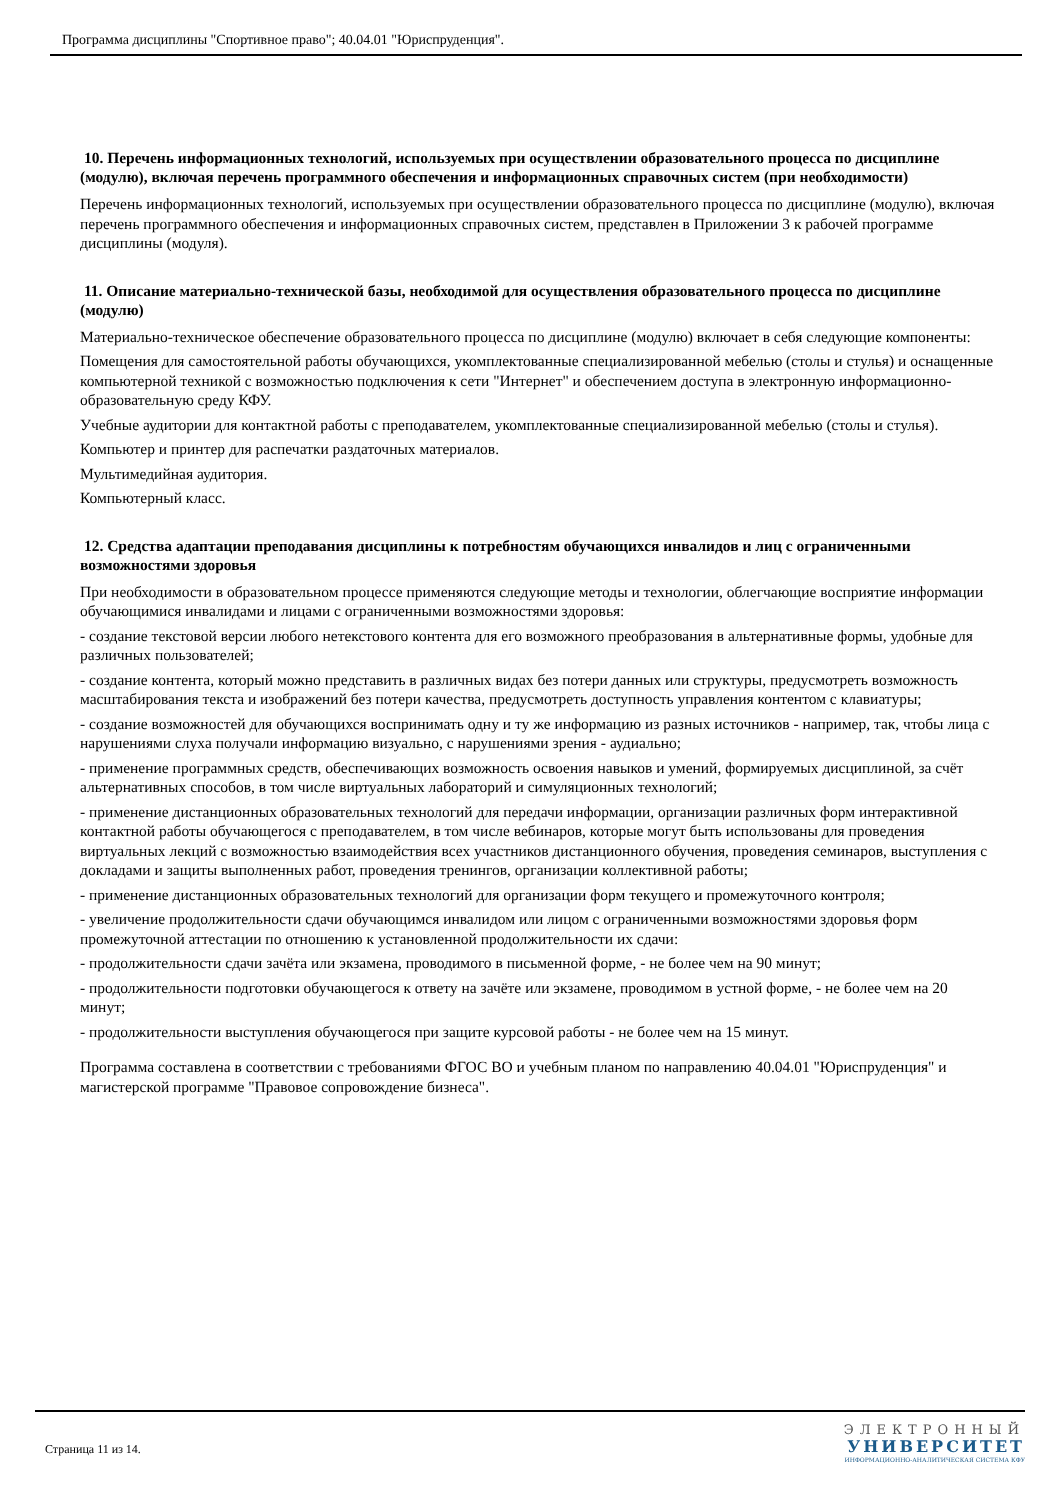Программа дисциплины "Спортивное право"; 40.04.01 "Юриспруденция".
10. Перечень информационных технологий, используемых при осуществлении образовательного процесса по дисциплине (модулю), включая перечень программного обеспечения и информационных справочных систем (при необходимости)
Перечень информационных технологий, используемых при осуществлении образовательного процесса по дисциплине (модулю), включая перечень программного обеспечения и информационных справочных систем, представлен в Приложении 3 к рабочей программе дисциплины (модуля).
11. Описание материально-технической базы, необходимой для осуществления образовательного процесса по дисциплине (модулю)
Материально-техническое обеспечение образовательного процесса по дисциплине (модулю) включает в себя следующие компоненты:
Помещения для самостоятельной работы обучающихся, укомплектованные специализированной мебелью (столы и стулья) и оснащенные компьютерной техникой с возможностью подключения к сети "Интернет" и обеспечением доступа в электронную информационно-образовательную среду КФУ.
Учебные аудитории для контактной работы с преподавателем, укомплектованные специализированной мебелью (столы и стулья).
Компьютер и принтер для распечатки раздаточных материалов.
Мультимедийная аудитория.
Компьютерный класс.
12. Средства адаптации преподавания дисциплины к потребностям обучающихся инвалидов и лиц с ограниченными возможностями здоровья
При необходимости в образовательном процессе применяются следующие методы и технологии, облегчающие восприятие информации обучающимися инвалидами и лицами с ограниченными возможностями здоровья:
- создание текстовой версии любого нетекстового контента для его возможного преобразования в альтернативные формы, удобные для различных пользователей;
- создание контента, который можно представить в различных видах без потери данных или структуры, предусмотреть возможность масштабирования текста и изображений без потери качества, предусмотреть доступность управления контентом с клавиатуры;
- создание возможностей для обучающихся воспринимать одну и ту же информацию из разных источников - например, так, чтобы лица с нарушениями слуха получали информацию визуально, с нарушениями зрения - аудиально;
- применение программных средств, обеспечивающих возможность освоения навыков и умений, формируемых дисциплиной, за счёт альтернативных способов, в том числе виртуальных лабораторий и симуляционных технологий;
- применение дистанционных образовательных технологий для передачи информации, организации различных форм интерактивной контактной работы обучающегося с преподавателем, в том числе вебинаров, которые могут быть использованы для проведения виртуальных лекций с возможностью взаимодействия всех участников дистанционного обучения, проведения семинаров, выступления с докладами и защиты выполненных работ, проведения тренингов, организации коллективной работы;
- применение дистанционных образовательных технологий для организации форм текущего и промежуточного контроля;
- увеличение продолжительности сдачи обучающимся инвалидом или лицом с ограниченными возможностями здоровья форм промежуточной аттестации по отношению к установленной продолжительности их сдачи:
- продолжительности сдачи зачёта или экзамена, проводимого в письменной форме, - не более чем на 90 минут;
- продолжительности подготовки обучающегося к ответу на зачёте или экзамене, проводимом в устной форме, - не более чем на 20 минут;
- продолжительности выступления обучающегося при защите курсовой работы - не более чем на 15 минут.
Программа составлена в соответствии с требованиями ФГОС ВО и учебным планом по направлению 40.04.01 "Юриспруденция" и магистерской программе "Правовое сопровождение бизнеса".
Страница 11 из 14.
ЭЛЕКТРОННЫЙ
УНИВЕРСИТЕТ
ИНФОРМАЦИОННО-АНАЛИТИЧЕСКАЯ СИСТЕМА КФУ